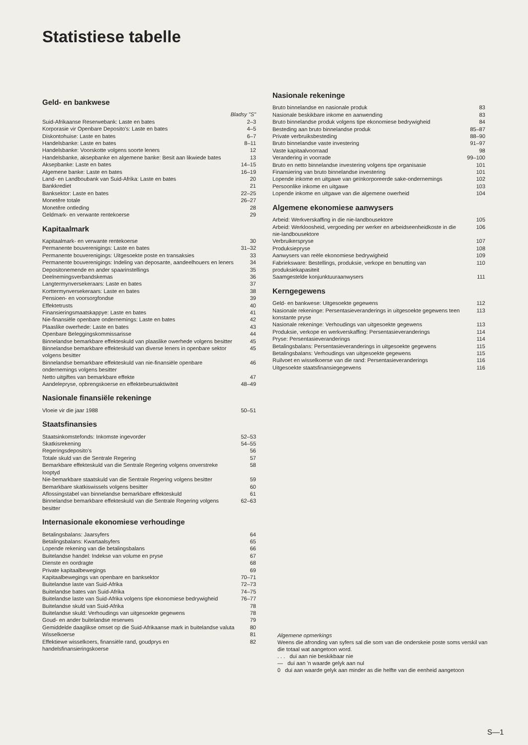Statistiese tabelle
Geld- en bankwese
Bladsy "S"
Suid-Afrikaanse Reserwebank: Laste en bates 2–3
Korporasie vir Openbare Deposito's: Laste en bates 4–5
Diskontohuise: Laste en bates 6–7
Handelsbanke: Laste en bates 8–11
Handelsbanke: Voorskotte volgens soorte leners 12
Handelsbanke, aksepbanke en algemene banke: Besit aan likwiede bates 13
Aksepbanke: Laste en bates 14–15
Algemene banke: Laste en bates 16–19
Land- en Landboubank van Suid-Afrika: Laste en bates 20
Bankkrediet 21
Banksektor: Laste en bates 22–25
Monetêre totale 26–27
Monetêre ontleding 28
Geldmark- en verwante rentekoerse 29
Kapitaalmark
Kapitaalmark- en verwante rentekoerse 30
Permanente bouverenigings: Laste en bates 31–32
Permanente bouverenigings: Uitgesoekte poste en transaksies 33
Permanente bouverenigings: Indeling van deposante, aandeelhouers en leners 34
Depositonemende en ander spaarinstellings 35
Deelnemingsverbandskemas 36
Langtermynversekeraars: Laste en bates 37
Korttermynversekeraars: Laste en bates 38
Pensioen- en voorsorgfondse 39
Effektetrusts 40
Finansieringsmaatskappye: Laste en bates 41
Nie-finansiële openbare ondernemings: Laste en bates 42
Plaaslike owerhede: Laste en bates 43
Openbare Beleggingskommissarisse 44
Binnelandse bemarkbare effekteskuld van plaaslike owerhede volgens besitter 45
Binnelandse bemarkbare effekteskuld van diverse leners in openbare sektor volgens besitter 45
Binnelandse bemarkbare effekteskuld van nie-finansiële openbare ondernemings volgens besitter 46
Netto uitgiftes van bemarkbare effekte 47
Aandelepryse, opbrengskoerse en effektebeursaktiwiteit 48–49
Nasionale finansiële rekeninge
Vloeie vir die jaar 1988 50–51
Staatsfinansies
Staatsinkomstefonds: Inkomste ingevorder 52–53
Skatkisrekening 54–55
Regeringsdeposito's 56
Totale skuld van die Sentrale Regering 57
Bemarkbare effekteskuld van die Sentrale Regering volgens onverstreke looptyd 58
Nie-bemarkbare staatskuld van die Sentrale Regering volgens besitter 59
Bemarkbare skatkiswissels volgens besitter 60
Aflossingstabel van binnelandse bemarkbare effekteskuld 61
Binnelandse bemarkbare effekteskuld van die Sentrale Regering volgens besitter 62–63
Internasionale ekonomiese verhoudinge
Betalingsbalans: Jaarsyfers 64
Betalingsbalans: Kwartaalsyfers 65
Lopende rekening van die betalingsbalans 66
Buitelandse handel: Indekse van volume en pryse 67
Dienste en oordragte 68
Private kapitaalbewegings 69
Kapitaalbewegings van openbare en banksektor 70–71
Buitelandse laste van Suid-Afrika 72–73
Buitelandse bates van Suid-Afrika 74–75
Buitelandse laste van Suid-Afrika volgens tipe ekonomiese bedrywigheid 76–77
Buitelandse skuld van Suid-Afrika 78
Buitelandse skuld: Verhoudings van uitgesoekte gegewens 78
Goud- en ander buitelandse reserwes 79
Gemiddelde daaglikse omset op die Suid-Afrikaanse mark in buitelandse valuta 80
Wisselkoerse 81
Effektiewe wisselkoers, finansiële rand, goudprys en handelsfinansieringskoerse 82
Nasionale rekeninge
Bruto binnelandse en nasionale produk 83
Nasionale beskikbare inkome en aanwending 83
Bruto binnelandse produk volgens tipe ekonomiese bedrywigheid 84
Besteding aan bruto binnelandse produk 85–87
Private verbruiksbesteding 88–90
Bruto binnelandse vaste investering 91–97
Vaste kapitaalvoorraad 98
Verandering in voorrade 99–100
Bruto en netto binnelandse investering volgens tipe organisasie 101
Finansiering van bruto binnelandse investering 101
Lopende inkome en uitgawe van geïnkorporeerde sake-ondernemings 102
Persoonlike inkome en uitgawe 103
Lopende inkome en uitgawe van die algemene owerheid 104
Algemene ekonomiese aanwysers
Arbeid: Werkverskaffing in die nie-landbousektore 105
Arbeid: Werkloosheid, vergoeding per werker en arbeidseenheidkoste in die nie-landbousektore 106
Verbruikerspryse 107
Produksiepryse 108
Aanwysers van reële ekonomiese bedrywigheid 109
Fabrieksware: Bestellings, produksie, verkope en benutting van produksiekapasiteit 110
Saamgestelde konjunktuuraanwysers 111
Kerngegewens
Geld- en bankwese: Uitgesoekte gegewens 112
Nasionale rekeninge: Persentasieveranderings in uitgesoekte gegewens teen konstante pryse 113
Nasionale rekeninge: Verhoudings van uitgesoekte gegewens 113
Produksie, verkope en werkverskaffing: Persentasieveranderings 114
Pryse: Persentasieveranderings 114
Betalingsbalans: Persentasieveranderings in uitgesoekte gegewens 115
Betalingsbalans: Verhoudings van uitgesoekte gegewens 115
Ruilvoet en wisselkoerse van die rand: Persentasieveranderings 116
Uitgesoekte staatsfinansiegegewens 116
Algemene opmerkings
Weens die afronding van syfers sal die som van die onderskeie poste soms verskil van die totaal wat aangetoon word.
. . . dui aan nie beskikbaar nie
— dui aan 'n waarde gelyk aan nul
0 dui aan waarde gelyk aan minder as die helfte van die eenheid aangetoon
S—1